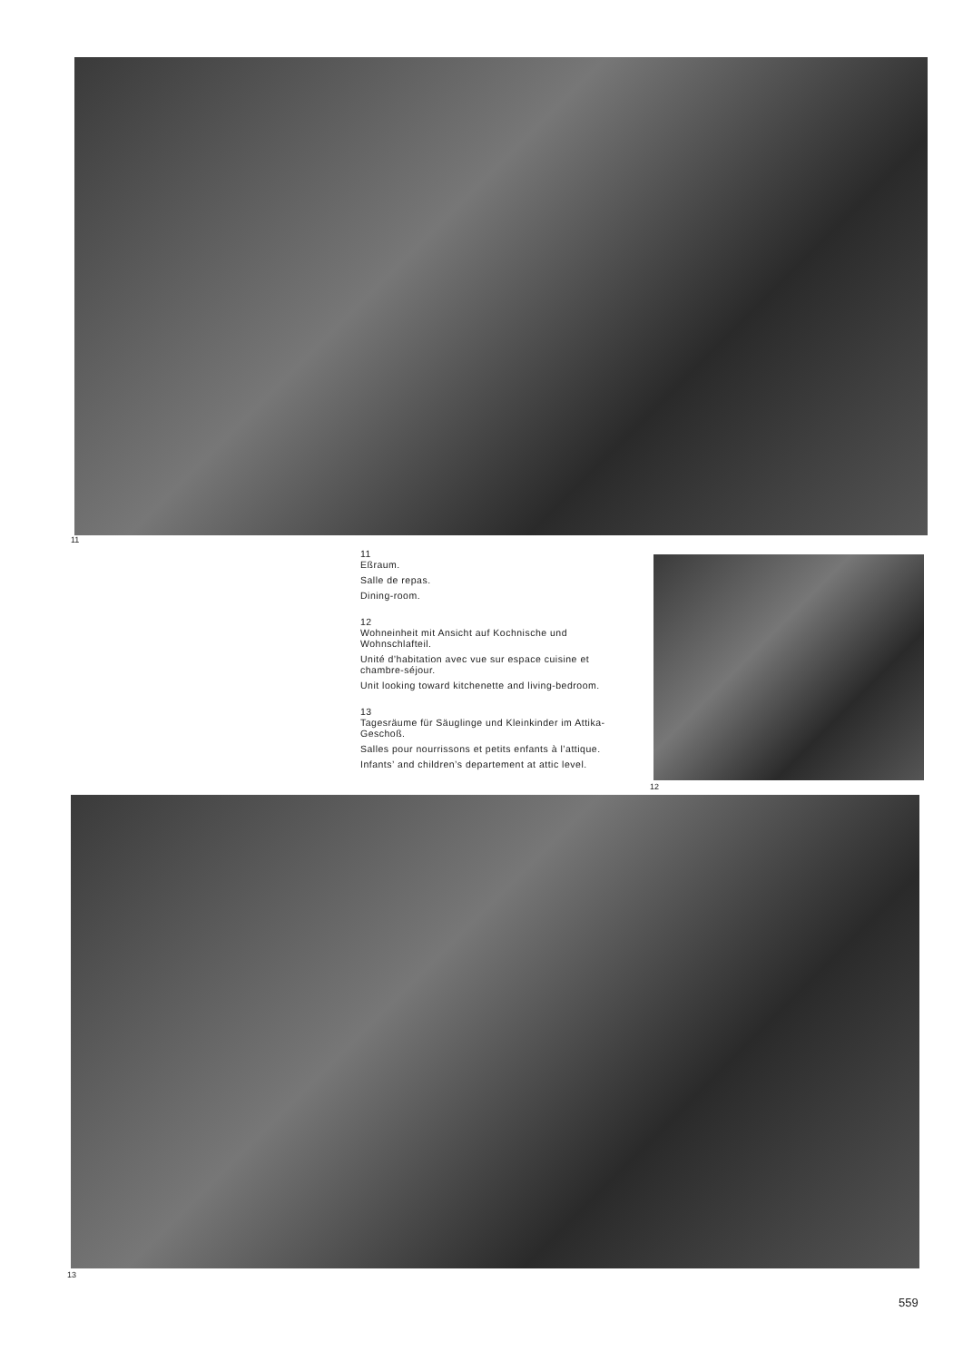11
11
Eßraum.
Salle de repas.
Dining-room.
12
Wohneinheit mit Ansicht auf Kochnische und Wohnschlafteil.
Unité d’habitation avec vue sur espace cuisine et chambre-séjour.
Unit looking toward kitchenette and living-bedroom.
13
Tagesräume für Säuglinge und Kleinkinder im Attika-Geschoß.
Salles pour nourrissons et petits enfants à l’attique.
Infants’ and children’s departement at attic level.
12
13
559